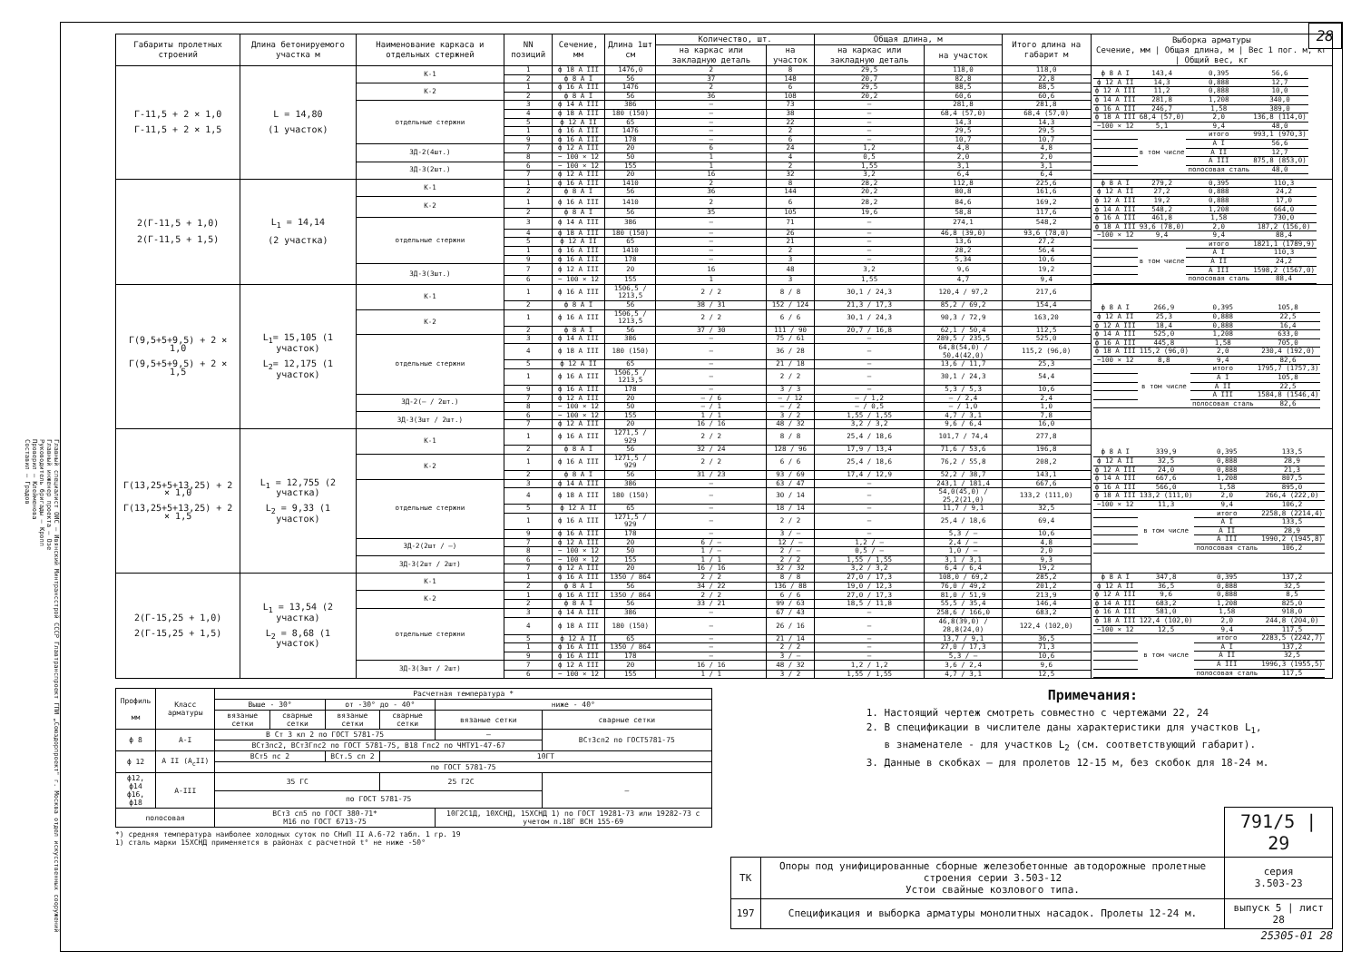Главный специалист ОИС — Ивянский
Главный инженер проекта — Озе
Руководитель бригады — Кропп
Проверил — Клейменова
Составил — Градов
Минтрансстрой СССР Главтранспроект ГПИ „Союздорпроект" г. Москва отдел искусственных сооружений
28
| Габариты пролетных строений | Длина бетонируемого участка м | Наименование каркаса и отдельных стержней | NN позиций | Сечение, мм | Длина 1шт см | Количество, шт. | | Общая длина, м | | Итого длина на габарит м | Выборка арматуры Сечение, мм / Общая длина, м / Вес 1 пог. м, кг / Общий вес, кг |
| --- | --- | --- | --- | --- | --- | --- | --- | --- | --- | --- | --- |
| | | | | | | на каркас или закладную деталь | на участок | на каркас или закладную деталь | на участок | | |
| Г-11,5 + 2 × 1,0 Г-11,5 + 2 × 1,5 | L = 14,80 (1 участок) | К-1 | 1 | ф 18 А III | 1476,0 | 2 | 8 | 29,5 | 118,0 | 118,0 | / ф 8 А I / 143,4 / 0,395 / 56,6 / / ф 12 А II / 14,3 / 0,888 / 12,7 / / ф 12 А III / 11,2 / 0,888 / 10,0 / / ф 14 А III / 281,8 / 1,208 / 340,0 / / ф 16 А III / 246,7 / 1,58 / 389,0 / / ф 18 А III / 68,4 (57,0) / 2,0 / 136,8 (114,0) / / −100 × 12 / 5,1 / 9,4 / 48,0 / / / в том числе / итого / 993,1 (970,3) / / / / А I / 56,6 / / / / А II / 12,7 / / / / А III / 875,8 (853,0) / / / / полосовая сталь / 48,0 / |
| | | | 2 | ф 8 А I | 56 | 37 | 148 | 20,7 | 82,8 | 22,8 | |
| | | К-2 | 1 | ф 16 А III | 1476 | 2 | 6 | 29,5 | 88,5 | 88,5 | |
| | | | 2 | ф 8 А I | 56 | 36 | 108 | 20,2 | 60,6 | 60,6 | |
| | | отдельные стержни | 3 | ф 14 А III | 386 | — | 73 | — | 281,8 | 281,8 | |
| | | | 4 | ф 18 А III | 180 (150) | — | 38 | — | 68,4 (57,0) | 68,4 (57,0) | |
| | | | 5 | ф 12 А II | 65 | — | 22 | — | 14,3 | 14,3 | |
| | | | 1 | ф 16 А III | 1476 | — | 2 | — | 29,5 | 29,5 | |
| | | | 9 | ф 16 А III | 178 | — | 6 | — | 10,7 | 10,7 | |
| | | ЗД-2(4шт.) | 7 | ф 12 А III | 20 | 6 | 24 | 1,2 | 4,8 | 4,8 | |
| | | | 8 | − 100 × 12 | 50 | 1 | 4 | 0,5 | 2,0 | 2,0 | |
| | | ЗД-3(2шт.) | 6 | − 100 × 12 | 155 | 1 | 2 | 1,55 | 3,1 | 3,1 | |
| | | | 7 | ф 12 А III | 20 | 16 | 32 | 3,2 | 6,4 | 6,4 | |
| 2(Г-11,5 + 1,0) 2(Г-11,5 + 1,5) | L<sub>1</sub> = 14,14 (2 участка) | К-1 | 1 | ф 16 А III | 1410 | 2 | 8 | 28,2 | 112,8 | 225,6 | / ф 8 А I / 279,2 / 0,395 / 110,3 / / ф 12 А II / 27,2 / 0,888 / 24,2 / / ф 12 А III / 19,2 / 0,888 / 17,0 / / ф 14 А III / 548,2 / 1,208 / 664,0 / / ф 16 А III / 461,8 / 1,58 / 730,0 / / ф 18 А III / 93,6 (78,0) / 2,0 / 187,2 (156,0) / / −100 × 12 / 9,4 / 9,4 / 88,4 / / / в том числе / итого / 1821,1 (1789,9) / / / / А I / 110,3 / / / / А II / 24,2 / / / / А III / 1598,2 (1567,0) / / / / полосовая сталь / 88,4 / |
| | | | 2 | ф 8 А I | 56 | 36 | 144 | 20,2 | 80,8 | 161,6 | |
| | | К-2 | 1 | ф 16 А III | 1410 | 2 | 6 | 28,2 | 84,6 | 169,2 | |
| | | | 2 | ф 8 А I | 56 | 35 | 105 | 19,6 | 58,8 | 117,6 | |
| | | отдельные стержни | 3 | ф 14 А III | 386 | — | 71 | — | 274,1 | 548,2 | |
| | | | 4 | ф 18 А III | 180 (150) | — | 26 | — | 46,8 (39,0) | 93,6 (78,0) | |
| | | | 5 | ф 12 А II | 65 | — | 21 | — | 13,6 | 27,2 | |
| | | | 1 | ф 16 А III | 1410 | — | 2 | — | 28,2 | 56,4 | |
| | | | 9 | ф 16 А III | 178 | — | 3 | — | 5,34 | 10,6 | |
| | | ЗД-3(3шт.) | 7 | ф 12 А III | 20 | 16 | 48 | 3,2 | 9,6 | 19,2 | |
| | | | 6 | − 100 × 12 | 155 | 1 | 3 | 1,55 | 4,7 | 9,4 | |
| Г(9,5+5+9,5) + 2 × 1,0 Г(9,5+5+9,5) + 2 × 1,5 | L<sub>1</sub>= 15,105 (1 участок) L<sub>2</sub>= 12,175 (1 участок) | К-1 | 1 | ф 16 А III | 1506,5 / 1213,5 | 2 / 2 | 8 / 8 | 30,1 / 24,3 | 120,4 / 97,2 | 217,6 | / ф 8 А I / 266,9 / 0,395 / 105,8 / / ф 12 А II / 25,3 / 0,888 / 22,5 / / ф 12 А III / 18,4 / 0,888 / 16,4 / / ф 14 А III / 525,0 / 1,208 / 633,0 / / ф 16 А III / 445,8 / 1,58 / 705,0 / / ф 18 А III / 115,2 (96,0) / 2,0 / 230,4 (192,0) / / −100 × 12 / 8,8 / 9,4 / 82,6 / / / в том числе / итого / 1795,7 (1757,3) / / / / А I / 105,8 / / / / А II / 22,5 / / / / А III / 1584,8 (1546,4) / / / / полосовая сталь / 82,6 / |
| | | | 2 | ф 8 А I | 56 | 38 / 31 | 152 / 124 | 21,3 / 17,3 | 85,2 / 69,2 | 154,4 | |
| | | К-2 | 1 | ф 16 А III | 1506,5 / 1213,5 | 2 / 2 | 6 / 6 | 30,1 / 24,3 | 90,3 / 72,9 | 163,20 | |
| | | | 2 | ф 8 А I | 56 | 37 / 30 | 111 / 90 | 20,7 / 16,8 | 62,1 / 50,4 | 112,5 | |
| | | отдельные стержни | 3 | ф 14 А III | 386 | — | 75 / 61 | — | 289,5 / 235,5 | 525,0 | |
| | | | 4 | ф 18 А III | 180 (150) | — | 36 / 28 | — | 64,8(54,0) / 50,4(42,0) | 115,2 (96,0) | |
| | | | 5 | ф 12 А II | 65 | — | 21 / 18 | — | 13,6 / 11,7 | 25,3 | |
| | | | 1 | ф 16 А III | 1506,5 / 1213,5 | — | 2 / 2 | — | 30,1 / 24,3 | 54,4 | |
| | | | 9 | ф 16 А III | 178 | — | 3 / 3 | — | 5,3 / 5,3 | 10,6 | |
| | | ЗД-2(— / 2шт.) | 7 | ф 12 А III | 20 | — / 6 | — / 12 | — / 1,2 | — / 2,4 | 2,4 | |
| | | | 8 | − 100 × 12 | 50 | — / 1 | — / 2 | — / 0,5 | — / 1,0 | 1,0 | |
| | | ЗД-3(3шт / 2шт.) | 6 | − 100 × 12 | 155 | 1 / 1 | 3 / 2 | 1,55 / 1,55 | 4,7 / 3,1 | 7,8 | |
| | | | 7 | ф 12 А III | 20 | 16 / 16 | 48 / 32 | 3,2 / 3,2 | 9,6 / 6,4 | 16,0 | |
| Г(13,25+5+13,25) + 2 × 1,0 Г(13,25+5+13,25) + 2 × 1,5 | L<sub>1</sub> = 12,755 (2 участка) L<sub>2</sub> = 9,33 (1 участок) | К-1 | 1 | ф 16 А III | 1271,5 / 929 | 2 / 2 | 8 / 8 | 25,4 / 18,6 | 101,7 / 74,4 | 277,8 | / ф 8 А I / 339,9 / 0,395 / 133,5 / / ф 12 А II / 32,5 / 0,888 / 28,9 / / ф 12 А III / 24,0 / 0,888 / 21,3 / / ф 14 А III / 667,6 / 1,208 / 807,5 / / ф 16 А III / 566,0 / 1,58 / 895,0 / / ф 18 А III / 133,2 (111,0) / 2,0 / 266,4 (222,0) / / −100 × 12 / 11,3 / 9,4 / 106,2 / / / в том числе / итого / 2258,8 (2214,4) / / / / А I / 133,5 / / / / А II / 28,9 / / / / А III / 1990,2 (1945,8) / / / / полосовая сталь / 106,2 / |
| | | | 2 | ф 8 А I | 56 | 32 / 24 | 128 / 96 | 17,9 / 13,4 | 71,6 / 53,6 | 196,8 | |
| | | К-2 | 1 | ф 16 А III | 1271,5 / 929 | 2 / 2 | 6 / 6 | 25,4 / 18,6 | 76,2 / 55,8 | 208,2 | |
| | | | 2 | ф 8 А I | 56 | 31 / 23 | 93 / 69 | 17,4 / 12,9 | 52,2 / 38,7 | 143,1 | |
| | | отдельные стержни | 3 | ф 14 А III | 386 | — | 63 / 47 | — | 243,1 / 181,4 | 667,6 | |
| | | | 4 | ф 18 А III | 180 (150) | — | 30 / 14 | — | 54,0(45,0) / 25,2(21,0) | 133,2 (111,0) | |
| | | | 5 | ф 12 А II | 65 | — | 18 / 14 | — | 11,7 / 9,1 | 32,5 | |
| | | | 1 | ф 16 А III | 1271,5 / 929 | — | 2 / 2 | — | 25,4 / 18,6 | 69,4 | |
| | | | 9 | ф 16 А III | 178 | — | 3 / — | — | 5,3 / — | 10,6 | |
| | | ЗД-2(2шт / —) | 7 | ф 12 А III | 20 | 6 / — | 12 / — | 1,2 / — | 2,4 / — | 4,8 | |
| | | | 8 | − 100 × 12 | 50 | 1 / — | 2 / — | 0,5 / — | 1,0 / — | 2,0 | |
| | | ЗД-3(2шт / 2шт) | 6 | − 100 × 12 | 155 | 1 / 1 | 2 / 2 | 1,55 / 1,55 | 3,1 / 3,1 | 9,3 | |
| | | | 7 | ф 12 А III | 20 | 16 / 16 | 32 / 32 | 3,2 / 3,2 | 6,4 / 6,4 | 19,2 | |
| 2(Г-15,25 + 1,0) 2(Г-15,25 + 1,5) | L<sub>1</sub> = 13,54 (2 участка) L<sub>2</sub> = 8,68 (1 участок) | К-1 | 1 | ф 16 А III | 1350 / 864 | 2 / 2 | 8 / 8 | 27,0 / 17,3 | 108,0 / 69,2 | 285,2 | / ф 8 А I / 347,8 / 0,395 / 137,2 / / ф 12 А II / 36,5 / 0,888 / 32,5 / / ф 12 А III / 9,6 / 0,888 / 8,5 / / ф 14 А III / 683,2 / 1,208 / 825,0 / / ф 16 А III / 581,0 / 1,58 / 918,0 / / ф 18 А III / 122,4 (102,0) / 2,0 / 244,8 (204,0) / / −100 × 12 / 12,5 / 9,4 / 117,5 / / / в том числе / итого / 2283,5 (2242,7) / / / / А I / 137,2 / / / / А II / 32,5 / / / / А III / 1996,3 (1955,5) / / / / полосовая сталь / 117,5 / |
| | | | 2 | ф 8 А I | 56 | 34 / 22 | 136 / 88 | 19,0 / 12,3 | 76,0 / 49,2 | 201,2 | |
| | | К-2 | 1 | ф 16 А III | 1350 / 864 | 2 / 2 | 6 / 6 | 27,0 / 17,3 | 81,0 / 51,9 | 213,9 | |
| | | | 2 | ф 8 А I | 56 | 33 / 21 | 99 / 63 | 18,5 / 11,8 | 55,5 / 35,4 | 146,4 | |
| | | отдельные стержни | 3 | ф 14 А III | 386 | — | 67 / 43 | — | 258,6 / 166,0 | 683,2 | |
| | | | 4 | ф 18 А III | 180 (150) | — | 26 / 16 | — | 46,8(39,0) / 28,8(24,0) | 122,4 (102,0) | |
| | | | 5 | ф 12 А II | 65 | — | 21 / 14 | — | 13,7 / 9,1 | 36,5 | |
| | | | 1 | ф 16 А III | 1350 / 864 | — | 2 / 2 | — | 27,0 / 17,3 | 71,3 | |
| | | | 9 | ф 16 А III | 178 | — | 3 / — | — | 5,3 / — | 10,6 | |
| | | ЗД-3(3шт / 2шт) | 7 | ф 12 А III | 20 | 16 / 16 | 48 / 32 | 1,2 / 1,2 | 3,6 / 2,4 | 9,6 | |
| | | | 6 | − 100 × 12 | 155 | 1 / 1 | 3 / 2 | 1,55 / 1,55 | 4,7 / 3,1 | 12,5 | |
| Профиль мм | Класс арматуры | Расчетная температура * | | | | | |
| --- | --- | --- | --- | --- | --- | --- | --- |
| | | Выше - 30° | | от -30° до - 40° | | ниже - 40° | |
| | | вязаные сетки | сварные сетки | вязаные сетки | сварные сетки | вязаные сетки | сварные сетки |
| ф 8 | А-I | В Ст 3 кп 2 по ГОСТ 5781-75 | | | | — | ВСт3сп2 по ГОСТ5781-75 |
| | | ВСт3пс2, ВСт3Гпс2 по ГОСТ 5781-75, В18 Гпс2 по ЧМТУ1-47-67 | | | | | |
| ф 12 | А II (А<sub>с</sub>II) | ВСт5 пс 2 | | ВСт.5 сп 2 | 10ГТ | | |
| | | по ГОСТ 5781-75 | | | | | |
| ф12, ф14 ф16, ф18 | А-III | 35 ГС | | | 25 Г2С | | — |
| | | по ГОСТ 5781-75 | | | | | |
| полосовая | | ВСт3 сп5 по ГОСТ 380-71* М16 по ГОСТ 6713-75 | | | | 10Г2С1Д, 10ХСНД, 15ХСНД 1) по ГОСТ 19281-73 или 19282-73 с учетом п.18Г ВСН 155-69 | |
*) средняя температура наиболее холодных суток по СНиП II А.6-72 табл. 1 гр. 19
1) сталь марки 15ХСНД применяется в районах с расчетной t° не ниже -50°
Примечания:
1. Настоящий чертеж смотреть совместно с чертежами 22, 24
2. В спецификации в числителе даны характеристики для участков L<sub>1</sub>,
в знаменателе - для участков L<sub>2</sub> (см. соответствующий габарит).
3. Данные в скобках — для пролетов 12-15 м, без скобок для 18-24 м.
| | | 791/5 / 29 |
| ТК | Опоры под унифицированные сборные железобетонные автодорожные пролетные строения серии 3.503-12 Устои свайные козлового типа. | серия 3.503-23 |
| 197 | Спецификация и выборка арматуры монолитных насадок. Пролеты 12-24 м. | выпуск 5 / лист 28 |
25305-01 28